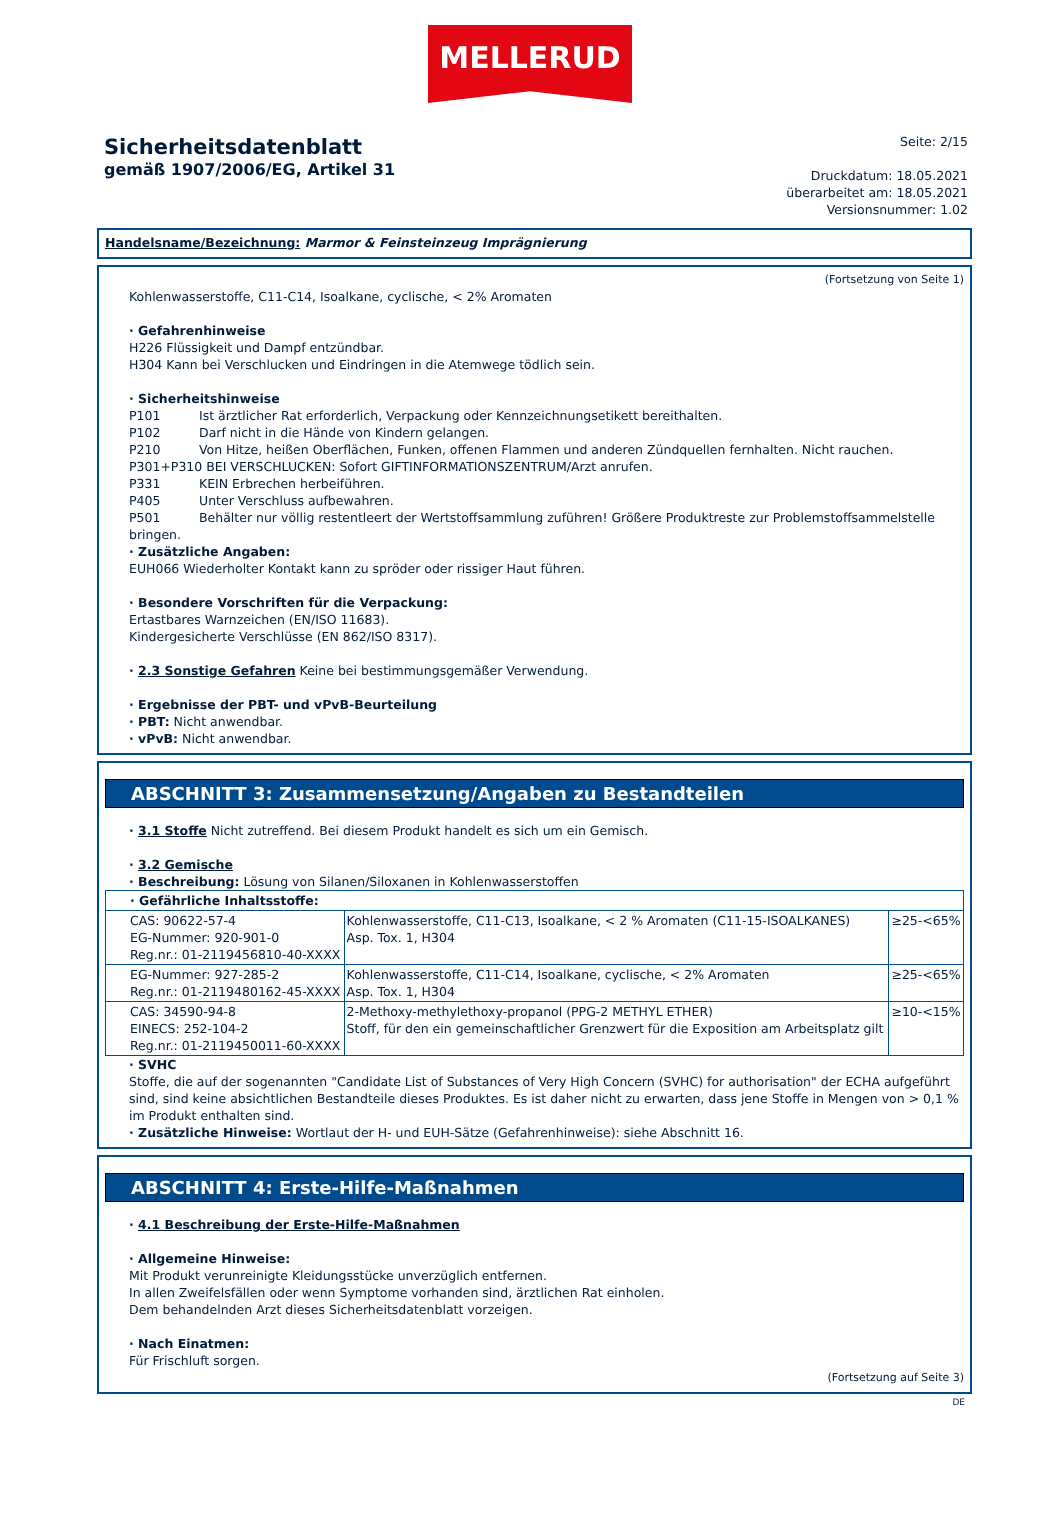MELLERUD
Sicherheitsdatenblatt
gemäß 1907/2006/EG, Artikel 31
Seite: 2/15
Druckdatum: 18.05.2021
überarbeitet am: 18.05.2021
Versionsnummer: 1.02
Handelsname/Bezeichnung: Marmor & Feinsteinzeug Imprägnierung
(Fortsetzung von Seite 1)
Kohlenwasserstoffe, C11-C14, Isoalkane, cyclische, < 2% Aromaten
· Gefahrenhinweise
H226 Flüssigkeit und Dampf entzündbar.
H304 Kann bei Verschlucken und Eindringen in die Atemwege tödlich sein.
· Sicherheitshinweise
P101 Ist ärztlicher Rat erforderlich, Verpackung oder Kennzeichnungsetikett bereithalten.
P102 Darf nicht in die Hände von Kindern gelangen.
P210 Von Hitze, heißen Oberflächen, Funken, offenen Flammen und anderen Zündquellen fernhalten. Nicht rauchen.
P301+P310 BEI VERSCHLUCKEN: Sofort GIFTINFORMATIONSZENTRUM/Arzt anrufen.
P331 KEIN Erbrechen herbeiführen.
P405 Unter Verschluss aufbewahren.
P501 Behälter nur völlig restentleert der Wertstoffsammlung zuführen! Größere Produktreste zur Problemstoffsammelstelle bringen.
· Zusätzliche Angaben:
EUH066 Wiederholter Kontakt kann zu spröder oder rissiger Haut führen.
· Besondere Vorschriften für die Verpackung:
Ertastbares Warnzeichen (EN/ISO 11683).
Kindergesicherte Verschlüsse (EN 862/ISO 8317).
· 2.3 Sonstige Gefahren Keine bei bestimmungsgemäßer Verwendung.
· Ergebnisse der PBT- und vPvB-Beurteilung
· PBT: Nicht anwendbar.
· vPvB: Nicht anwendbar.
ABSCHNITT 3: Zusammensetzung/Angaben zu Bestandteilen
· 3.1 Stoffe Nicht zutreffend. Bei diesem Produkt handelt es sich um ein Gemisch.
· 3.2 Gemische
· Beschreibung: Lösung von Silanen/Siloxanen in Kohlenwasserstoffen
| · Gefährliche Inhaltsstoffe: | | |
| CAS: 90622-57-4 EG-Nummer: 920-901-0 Reg.nr.: 01-2119456810-40-XXXX | Kohlenwasserstoffe, C11-C13, Isoalkane, < 2 % Aromaten (C11-15-ISOALKANES) Asp. Tox. 1, H304 | ≥25-<65% |
| EG-Nummer: 927-285-2 Reg.nr.: 01-2119480162-45-XXXX | Kohlenwasserstoffe, C11-C14, Isoalkane, cyclische, < 2% Aromaten Asp. Tox. 1, H304 | ≥25-<65% |
| CAS: 34590-94-8 EINECS: 252-104-2 Reg.nr.: 01-2119450011-60-XXXX | 2-Methoxy-methylethoxy-propanol (PPG-2 METHYL ETHER) Stoff, für den ein gemeinschaftlicher Grenzwert für die Exposition am Arbeitsplatz gilt | ≥10-<15% |
· SVHC
Stoffe, die auf der sogenannten "Candidate List of Substances of Very High Concern (SVHC) for authorisation" der ECHA aufgeführt sind, sind keine absichtlichen Bestandteile dieses Produktes. Es ist daher nicht zu erwarten, dass jene Stoffe in Mengen von > 0,1 % im Produkt enthalten sind.
· Zusätzliche Hinweise: Wortlaut der H- und EUH-Sätze (Gefahrenhinweise): siehe Abschnitt 16.
ABSCHNITT 4: Erste-Hilfe-Maßnahmen
· 4.1 Beschreibung der Erste-Hilfe-Maßnahmen
· Allgemeine Hinweise:
Mit Produkt verunreinigte Kleidungsstücke unverzüglich entfernen.
In allen Zweifelsfällen oder wenn Symptome vorhanden sind, ärztlichen Rat einholen.
Dem behandelnden Arzt dieses Sicherheitsdatenblatt vorzeigen.
· Nach Einatmen:
Für Frischluft sorgen.
(Fortsetzung auf Seite 3)
DE